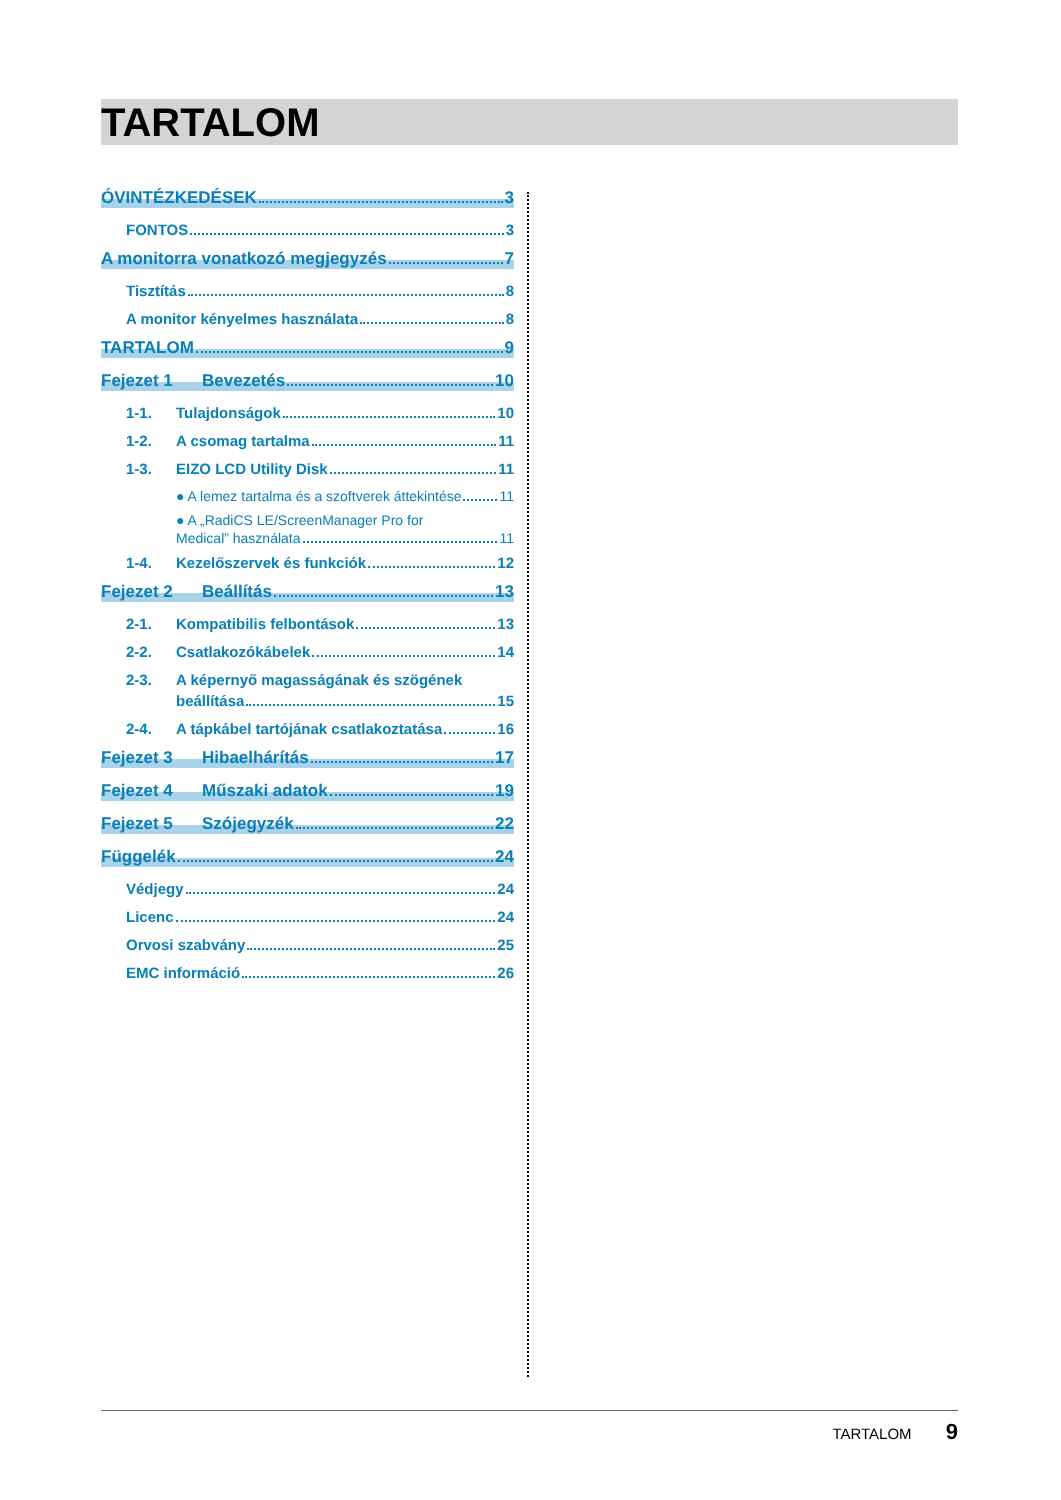TARTALOM
ÓVINTÉZKEDÉSEK 3
FONTOS 3
A monitorra vonatkozó megjegyzés 7
Tisztítás 8
A monitor kényelmes használata 8
TARTALOM 9
Fejezet 1 Bevezetés 10
1-1. Tulajdonságok 10
1-2. A csomag tartalma 11
1-3. EIZO LCD Utility Disk 11
● A lemez tartalma és a szoftverek áttekintése 11
● A „RadiCS LE/ScreenManager Pro for
Medical” használata 11
1-4. Kezelőszervek és funkciók 12
Fejezet 2 Beállítás 13
2-1. Kompatibilis felbontások 13
2-2. Csatlakozókábelek 14
2-3. A képernyő magasságának és szögének
beállítása 15
2-4. A tápkábel tartójának csatlakoztatása 16
Fejezet 3 Hibaelhárítás 17
Fejezet 4 Műszaki adatok 19
Fejezet 5 Szójegyzék 22
Függelék 24
Védjegy 24
Licenc 24
Orvosi szabvány 25
EMC információ 26
TARTALOM 9